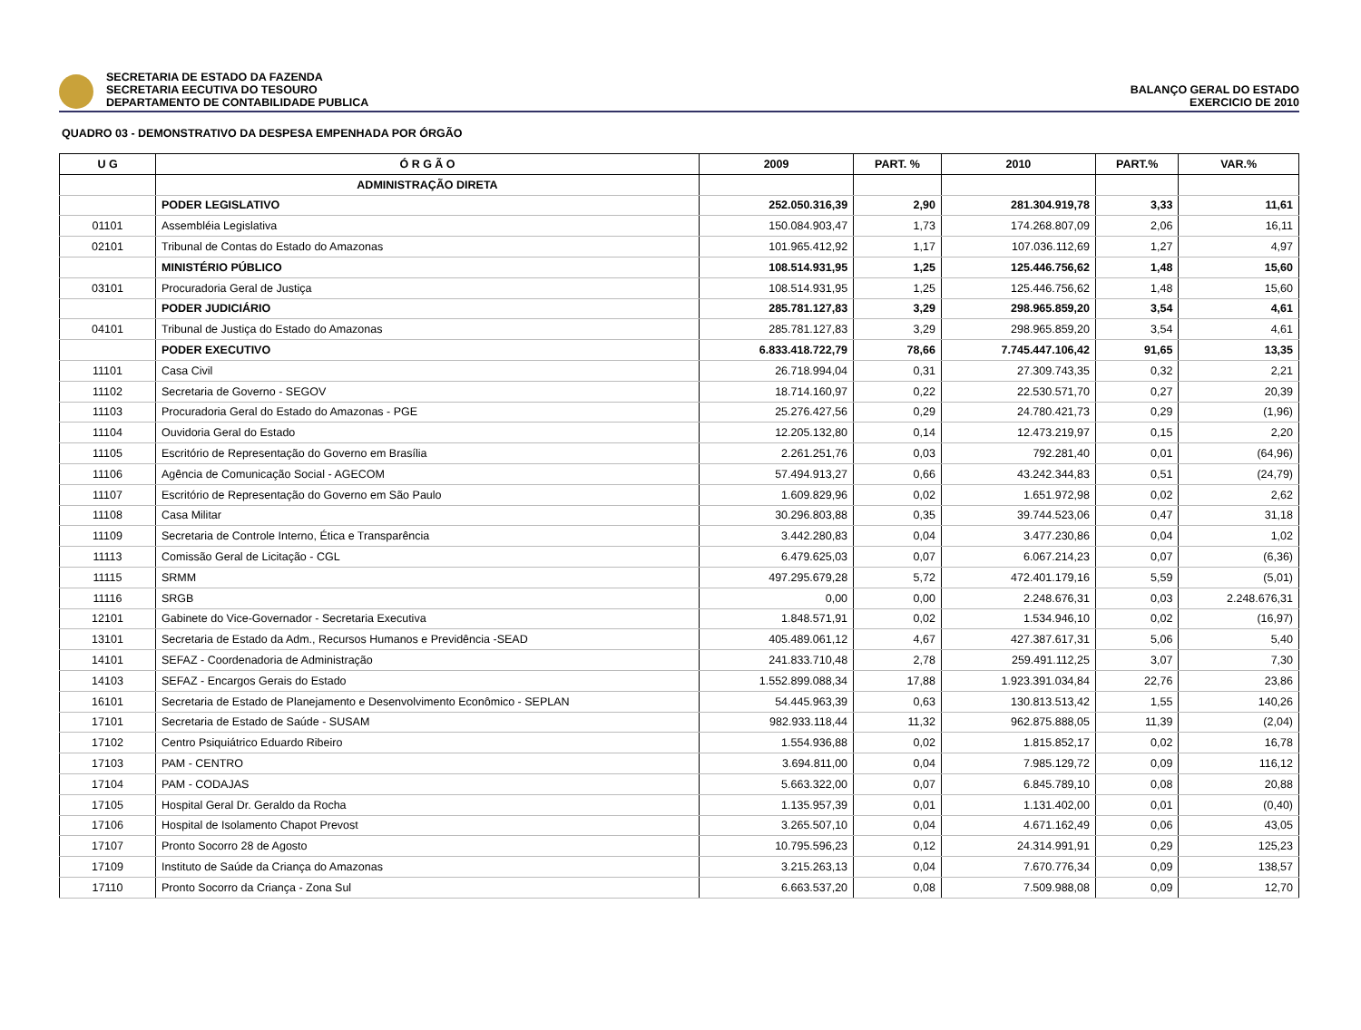SECRETARIA DE ESTADO DA FAZENDA
SECRETARIA EECUTIVA DO TESOURO
DEPARTAMENTO DE CONTABILIDADE PUBLICA
BALANÇO GERAL DO ESTADO
EXERCICIO DE 2010
QUADRO 03 - DEMONSTRATIVO DA DESPESA EMPENHADA POR ÓRGÃO
| U G | Ó R G Ã O | 2009 | PART. % | 2010 | PART.% | VAR.% |
| --- | --- | --- | --- | --- | --- | --- |
| | ADMINISTRAÇÃO DIRETA | | | | | |
| | PODER LEGISLATIVO | 252.050.316,39 | 2,90 | 281.304.919,78 | 3,33 | 11,61 |
| 01101 | Assembléia Legislativa | 150.084.903,47 | 1,73 | 174.268.807,09 | 2,06 | 16,11 |
| 02101 | Tribunal de Contas do Estado do Amazonas | 101.965.412,92 | 1,17 | 107.036.112,69 | 1,27 | 4,97 |
| | MINISTÉRIO PÚBLICO | 108.514.931,95 | 1,25 | 125.446.756,62 | 1,48 | 15,60 |
| 03101 | Procuradoria Geral de Justiça | 108.514.931,95 | 1,25 | 125.446.756,62 | 1,48 | 15,60 |
| | PODER JUDICIÁRIO | 285.781.127,83 | 3,29 | 298.965.859,20 | 3,54 | 4,61 |
| 04101 | Tribunal de Justiça do Estado do Amazonas | 285.781.127,83 | 3,29 | 298.965.859,20 | 3,54 | 4,61 |
| | PODER EXECUTIVO | 6.833.418.722,79 | 78,66 | 7.745.447.106,42 | 91,65 | 13,35 |
| 11101 | Casa Civil | 26.718.994,04 | 0,31 | 27.309.743,35 | 0,32 | 2,21 |
| 11102 | Secretaria de Governo - SEGOV | 18.714.160,97 | 0,22 | 22.530.571,70 | 0,27 | 20,39 |
| 11103 | Procuradoria Geral do Estado do Amazonas - PGE | 25.276.427,56 | 0,29 | 24.780.421,73 | 0,29 | (1,96) |
| 11104 | Ouvidoria Geral do Estado | 12.205.132,80 | 0,14 | 12.473.219,97 | 0,15 | 2,20 |
| 11105 | Escritório de Representação do Governo em Brasília | 2.261.251,76 | 0,03 | 792.281,40 | 0,01 | (64,96) |
| 11106 | Agência de Comunicação Social - AGECOM | 57.494.913,27 | 0,66 | 43.242.344,83 | 0,51 | (24,79) |
| 11107 | Escritório de Representação do Governo em São Paulo | 1.609.829,96 | 0,02 | 1.651.972,98 | 0,02 | 2,62 |
| 11108 | Casa Militar | 30.296.803,88 | 0,35 | 39.744.523,06 | 0,47 | 31,18 |
| 11109 | Secretaria de Controle Interno, Ética e Transparência | 3.442.280,83 | 0,04 | 3.477.230,86 | 0,04 | 1,02 |
| 11113 | Comissão Geral de Licitação - CGL | 6.479.625,03 | 0,07 | 6.067.214,23 | 0,07 | (6,36) |
| 11115 | SRMM | 497.295.679,28 | 5,72 | 472.401.179,16 | 5,59 | (5,01) |
| 11116 | SRGB | 0,00 | 0,00 | 2.248.676,31 | 0,03 | 2.248.676,31 |
| 12101 | Gabinete do Vice-Governador - Secretaria Executiva | 1.848.571,91 | 0,02 | 1.534.946,10 | 0,02 | (16,97) |
| 13101 | Secretaria de Estado da Adm., Recursos Humanos e Previdência -SEAD | 405.489.061,12 | 4,67 | 427.387.617,31 | 5,06 | 5,40 |
| 14101 | SEFAZ - Coordenadoria de Administração | 241.833.710,48 | 2,78 | 259.491.112,25 | 3,07 | 7,30 |
| 14103 | SEFAZ - Encargos Gerais do Estado | 1.552.899.088,34 | 17,88 | 1.923.391.034,84 | 22,76 | 23,86 |
| 16101 | Secretaria de Estado de Planejamento e Desenvolvimento Econômico - SEPLAN | 54.445.963,39 | 0,63 | 130.813.513,42 | 1,55 | 140,26 |
| 17101 | Secretaria de Estado de Saúde - SUSAM | 982.933.118,44 | 11,32 | 962.875.888,05 | 11,39 | (2,04) |
| 17102 | Centro Psiquiátrico Eduardo Ribeiro | 1.554.936,88 | 0,02 | 1.815.852,17 | 0,02 | 16,78 |
| 17103 | PAM - CENTRO | 3.694.811,00 | 0,04 | 7.985.129,72 | 0,09 | 116,12 |
| 17104 | PAM - CODAJAS | 5.663.322,00 | 0,07 | 6.845.789,10 | 0,08 | 20,88 |
| 17105 | Hospital Geral Dr. Geraldo da Rocha | 1.135.957,39 | 0,01 | 1.131.402,00 | 0,01 | (0,40) |
| 17106 | Hospital de Isolamento Chapot Prevost | 3.265.507,10 | 0,04 | 4.671.162,49 | 0,06 | 43,05 |
| 17107 | Pronto Socorro 28 de Agosto | 10.795.596,23 | 0,12 | 24.314.991,91 | 0,29 | 125,23 |
| 17109 | Instituto de Saúde da Criança do Amazonas | 3.215.263,13 | 0,04 | 7.670.776,34 | 0,09 | 138,57 |
| 17110 | Pronto Socorro da Criança - Zona Sul | 6.663.537,20 | 0,08 | 7.509.988,08 | 0,09 | 12,70 |